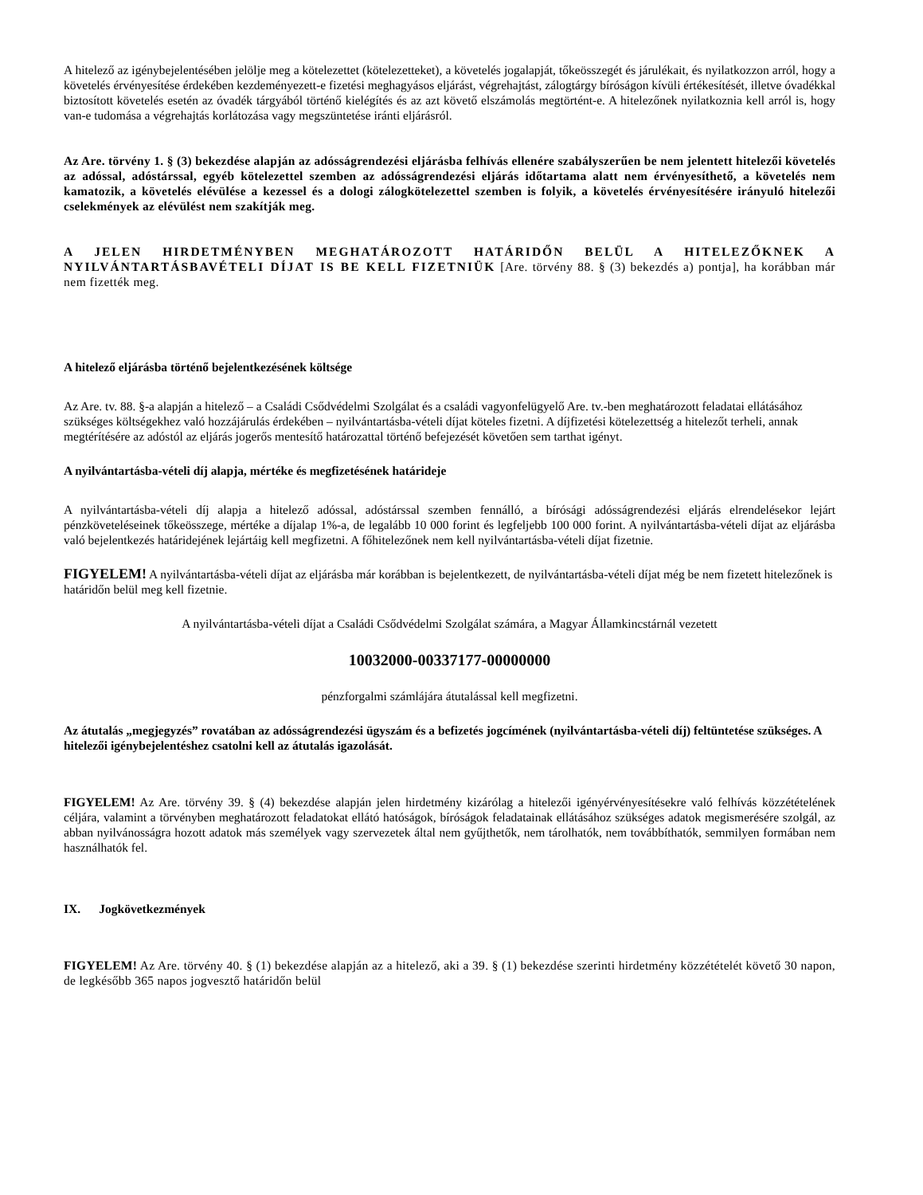A hitelező az igénybejelentésében jelölje meg a kötelezettet (kötelezetteket), a követelés jogalapját, tőkeösszegét és járulékait, és nyilatkozzon arról, hogy a követelés érvényesítése érdekében kezdeményezett-e fizetési meghagyásos eljárást, végrehajtást, zálogtárgy bíróságon kívüli értékesítését, illetve óvadékkal biztosított követelés esetén az óvadék tárgyából történő kielégítés és az azt követő elszámolás megtörtént-e. A hitelezőnek nyilatkoznia kell arról is, hogy van-e tudomása a végrehajtás korlátozása vagy megszüntetése iránti eljárásról.
Az Are. törvény 1. § (3) bekezdése alapján az adósságrendezési eljárásba felhívás ellenére szabályszerűen be nem jelentett hitelezői követelés az adóssal, adóstárssal, egyéb kötelezettel szemben az adósságrendezési eljárás időtartama alatt nem érvényesíthető, a követelés nem kamatozik, a követelés elévülése a kezessel és a dologi zálogkötelezettel szemben is folyik, a követelés érvényesítésére irányuló hitelezői cselekmények az elévülést nem szakítják meg.
A JELEN HIRDETMÉNYBEN MEGHATÁROZOTT HATÁRIDŐN BELÜL A HITELEZŐKNEK A NYILVÁNTARTÁSBAVÉTELI DÍJAT IS BE KELL FIZETNIÜK [Are. törvény 88. § (3) bekezdés a) pontja], ha korábban már nem fizették meg.
A hitelező eljárásba történő bejelentkezésének költsége
Az Are. tv. 88. §-a alapján a hitelező – a Családi Csődvédelmi Szolgálat és a családi vagyonfelügyelő Are. tv.-ben meghatározott feladatai ellátásához szükséges költségekhez való hozzájárulás érdekében – nyilvántartásba-vételi díjat köteles fizetni. A díjfizetési kötelezettség a hitelezőt terheli, annak megtérítésére az adóstól az eljárás jogerős mentesítő határozattal történő befejezését követően sem tarthat igényt.
A nyilvántartásba-vételi díj alapja, mértéke és megfizetésének határideje
A nyilvántartásba-vételi díj alapja a hitelező adóssal, adóstárssal szemben fennálló, a bírósági adósságrendezési eljárás elrendelésekor lejárt pénzköveteléseinek tőkeösszege, mértéke a díjalap 1%-a, de legalább 10 000 forint és legfeljebb 100 000 forint. A nyilvántartásba-vételi díjat az eljárásba való bejelentkezés határidejének lejártáig kell megfizetni. A főhitelezőnek nem kell nyilvántartásba-vételi díjat fizetnie.
FIGYELEM! A nyilvántartásba-vételi díjat az eljárásba már korábban is bejelentkezett, de nyilvántartásba-vételi díjat még be nem fizetett hitelezőnek is határidőn belül meg kell fizetnie.
A nyilvántartásba-vételi díjat a Családi Csődvédelmi Szolgálat számára, a Magyar Államkincstárnál vezetett
10032000-00337177-00000000
pénzforgalmi számlájára átutalással kell megfizetni.
Az átutalás „megjegyzés” rovatában az adósságrendezési ügyszám és a befizetés jogcímének (nyilvántartásba-vételi díj) feltüntetése szükséges. A hitelezői igénybejelentéshez csatolni kell az átutalás igazolását.
FIGYELEM! Az Are. törvény 39. § (4) bekezdése alapján jelen hirdetmény kizárólag a hitelezői igényérvényesítésekre való felhívás közzétételének céljára, valamint a törvényben meghatározott feladatokat ellátó hatóságok, bíróságok feladatainak ellátásához szükséges adatok megismerésére szolgál, az abban nyilvánosságra hozott adatok más személyek vagy szervezetek által nem gyűjthetők, nem tárolhatók, nem továbbíthatók, semmilyen formában nem használhatók fel.
IX. Jogkövetkezmények
FIGYELEM! Az Are. törvény 40. § (1) bekezdése alapján az a hitelező, aki a 39. § (1) bekezdése szerinti hirdetmény közzétételét követő 30 napon, de legkésőbb 365 napos jogvesztő határidőn belül